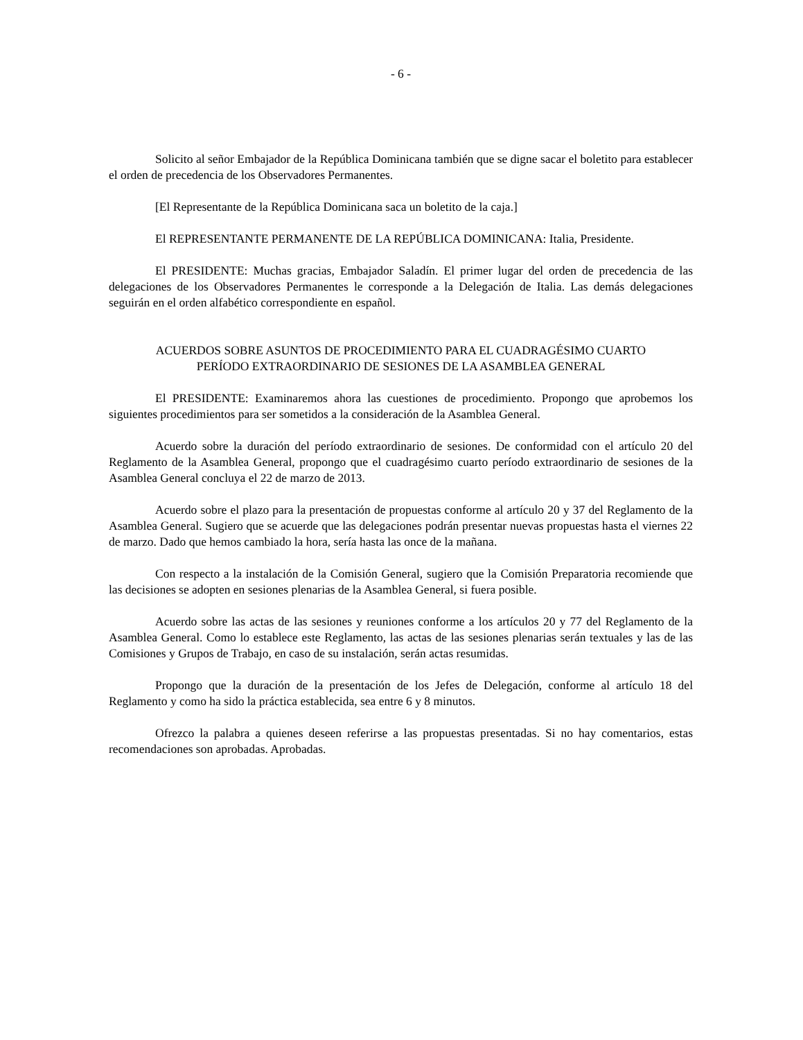- 6 -
Solicito al señor Embajador de la República Dominicana también que se digne sacar el boletito para establecer el orden de precedencia de los Observadores Permanentes.
[El Representante de la República Dominicana saca un boletito de la caja.]
El REPRESENTANTE PERMANENTE DE LA REPÚBLICA DOMINICANA: Italia, Presidente.
El PRESIDENTE: Muchas gracias, Embajador Saladín. El primer lugar del orden de precedencia de las delegaciones de los Observadores Permanentes le corresponde a la Delegación de Italia. Las demás delegaciones seguirán en el orden alfabético correspondiente en español.
ACUERDOS SOBRE ASUNTOS DE PROCEDIMIENTO PARA EL CUADRAGÉSIMO CUARTO PERÍODO EXTRAORDINARIO DE SESIONES DE LA ASAMBLEA GENERAL
El PRESIDENTE: Examinaremos ahora las cuestiones de procedimiento. Propongo que aprobemos los siguientes procedimientos para ser sometidos a la consideración de la Asamblea General.
Acuerdo sobre la duración del período extraordinario de sesiones. De conformidad con el artículo 20 del Reglamento de la Asamblea General, propongo que el cuadragésimo cuarto período extraordinario de sesiones de la Asamblea General concluya el 22 de marzo de 2013.
Acuerdo sobre el plazo para la presentación de propuestas conforme al artículo 20 y 37 del Reglamento de la Asamblea General. Sugiero que se acuerde que las delegaciones podrán presentar nuevas propuestas hasta el viernes 22 de marzo. Dado que hemos cambiado la hora, sería hasta las once de la mañana.
Con respecto a la instalación de la Comisión General, sugiero que la Comisión Preparatoria recomiende que las decisiones se adopten en sesiones plenarias de la Asamblea General, si fuera posible.
Acuerdo sobre las actas de las sesiones y reuniones conforme a los artículos 20 y 77 del Reglamento de la Asamblea General. Como lo establece este Reglamento, las actas de las sesiones plenarias serán textuales y las de las Comisiones y Grupos de Trabajo, en caso de su instalación, serán actas resumidas.
Propongo que la duración de la presentación de los Jefes de Delegación, conforme al artículo 18 del Reglamento y como ha sido la práctica establecida, sea entre 6 y 8 minutos.
Ofrezco la palabra a quienes deseen referirse a las propuestas presentadas. Si no hay comentarios, estas recomendaciones son aprobadas. Aprobadas.